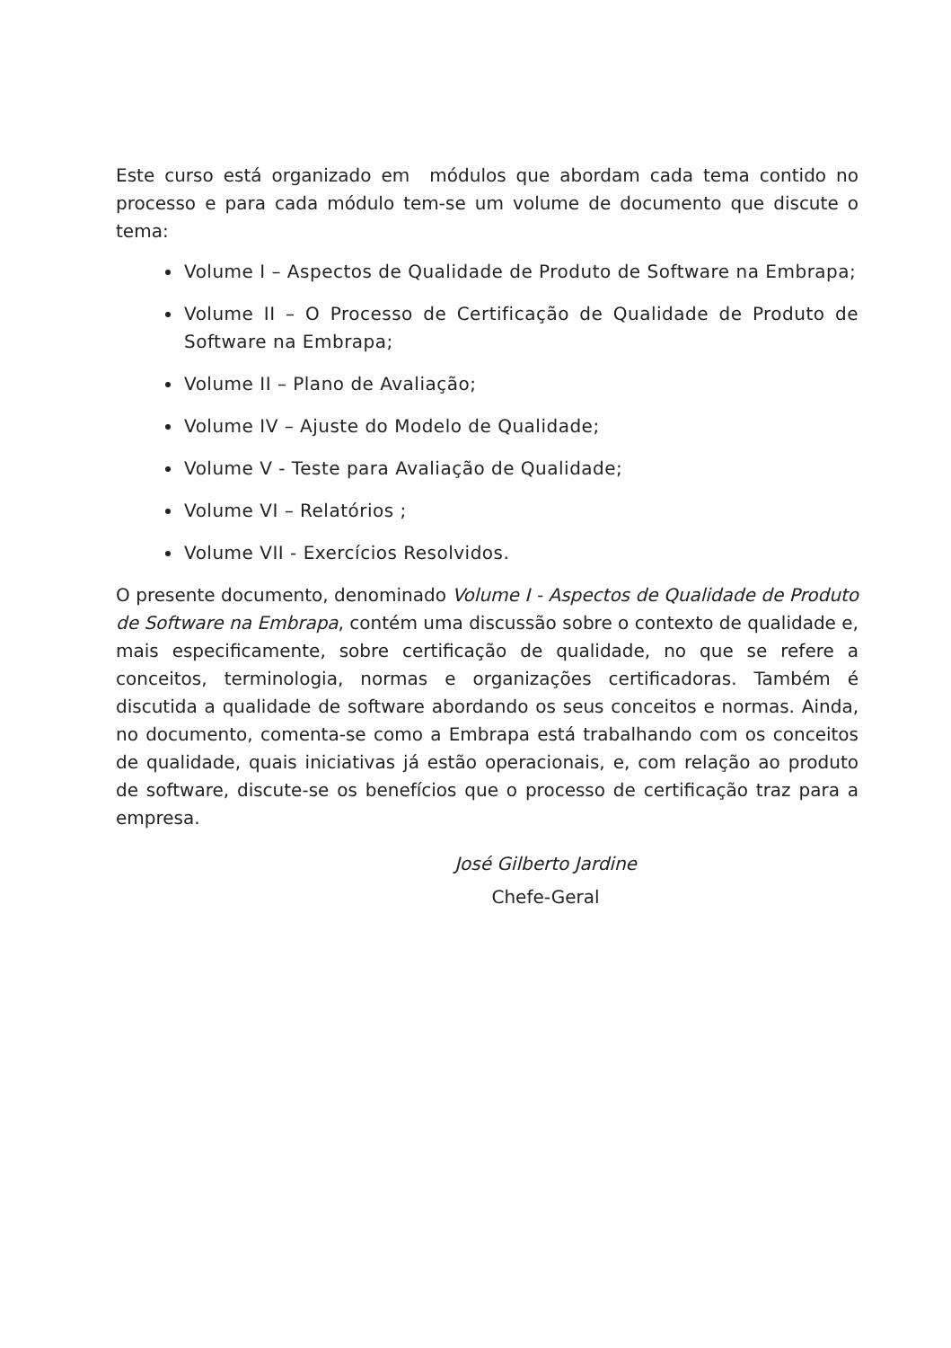Este curso está organizado em módulos que abordam cada tema contido no processo e para cada módulo tem-se um volume de documento que discute o tema:
Volume I – Aspectos de Qualidade de Produto de Software na Embrapa;
Volume II – O Processo de Certificação de Qualidade de Produto de Software na Embrapa;
Volume II – Plano de Avaliação;
Volume IV – Ajuste do Modelo de Qualidade;
Volume V - Teste para Avaliação de Qualidade;
Volume VI – Relatórios ;
Volume VII - Exercícios Resolvidos.
O presente documento, denominado Volume I - Aspectos de Qualidade de Produto de Software na Embrapa, contém uma discussão sobre o contexto de qualidade e, mais especificamente, sobre certificação de qualidade, no que se refere a conceitos, terminologia, normas e organizações certificadoras. Também é discutida a qualidade de software abordando os seus conceitos e normas. Ainda, no documento, comenta-se como a Embrapa está trabalhando com os conceitos de qualidade, quais iniciativas já estão operacionais, e, com relação ao produto de software, discute-se os benefícios que o processo de certificação traz para a empresa.
José Gilberto Jardine
Chefe-Geral